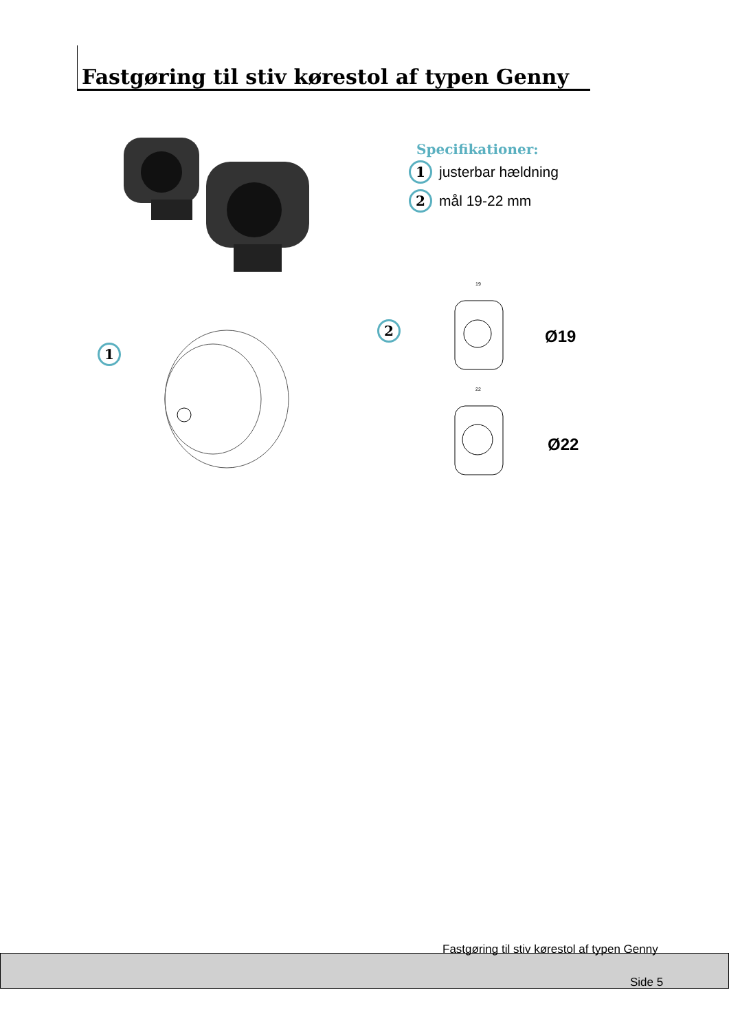Fastgøring til stiv kørestol af typen Genny
Specifikationer:
1 justerbar hældning
2 mål 19-22 mm
1
2
19
22
Ø19
Ø22
Fastgøring til stiv kørestol af typen Genny
Side 5